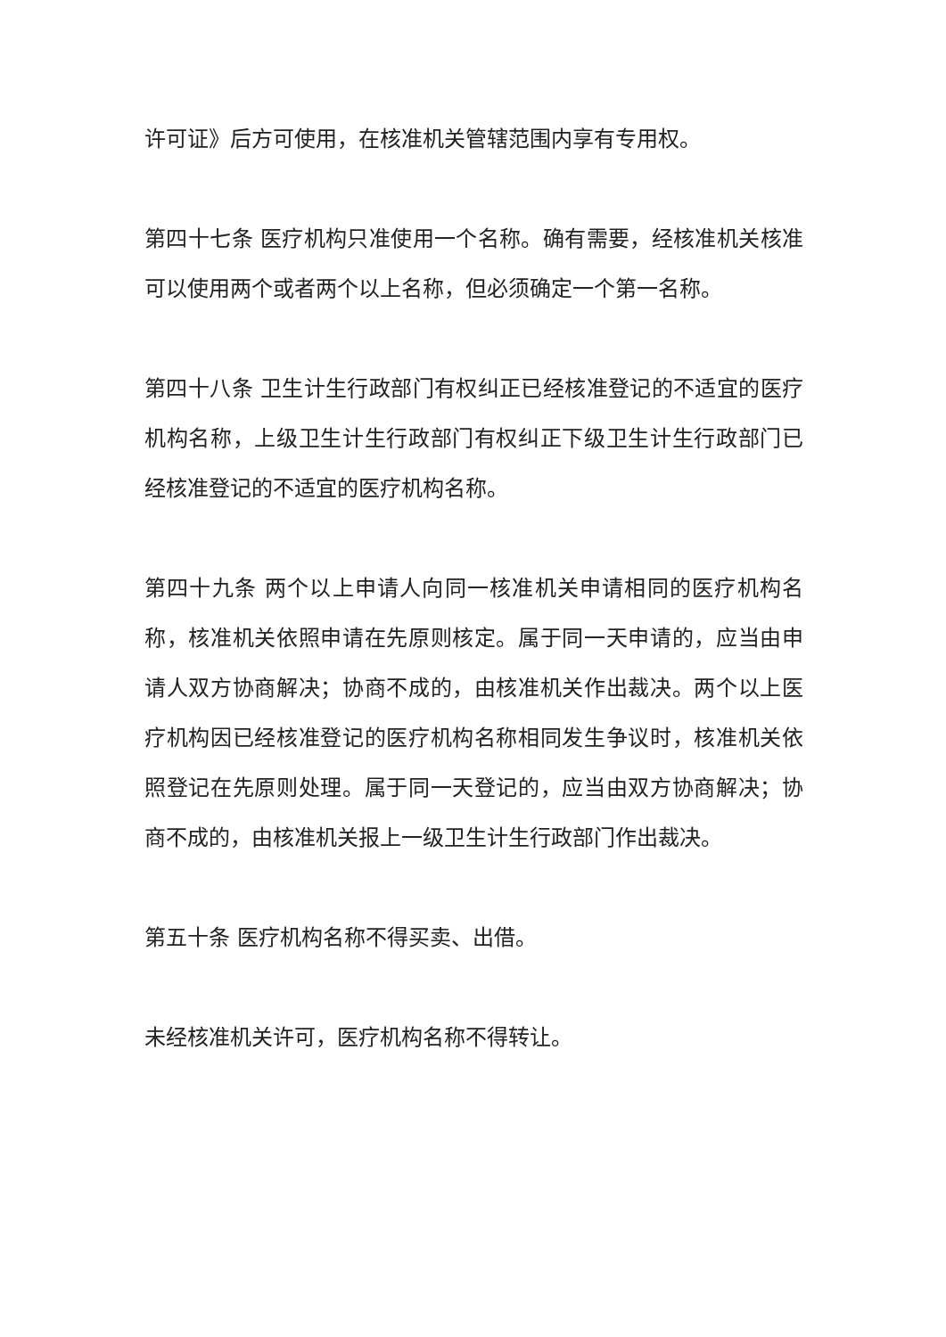许可证》后方可使用，在核准机关管辖范围内享有专用权。
第四十七条 医疗机构只准使用一个名称。确有需要，经核准机关核准可以使用两个或者两个以上名称，但必须确定一个第一名称。
第四十八条 卫生计生行政部门有权纠正已经核准登记的不适宜的医疗机构名称，上级卫生计生行政部门有权纠正下级卫生计生行政部门已经核准登记的不适宜的医疗机构名称。
第四十九条 两个以上申请人向同一核准机关申请相同的医疗机构名称，核准机关依照申请在先原则核定。属于同一天申请的，应当由申请人双方协商解决；协商不成的，由核准机关作出裁决。两个以上医疗机构因已经核准登记的医疗机构名称相同发生争议时，核准机关依照登记在先原则处理。属于同一天登记的，应当由双方协商解决；协商不成的，由核准机关报上一级卫生计生行政部门作出裁决。
第五十条 医疗机构名称不得买卖、出借。
未经核准机关许可，医疗机构名称不得转让。